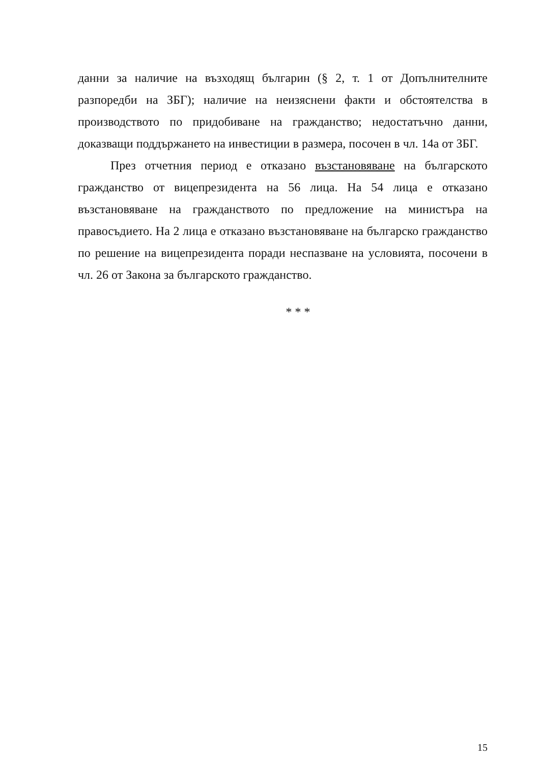данни за наличие на възходящ българин (§ 2, т. 1 от Допълнителните разпоредби на ЗБГ); наличие на неизяснени факти и обстоятелства в производството по придобиване на гражданство; недостатъчно данни, доказващи поддържането на инвестиции в размера, посочен в чл. 14а от ЗБГ.
През отчетния период е отказано възстановяване на българското гражданство от вицепрезидента на 56 лица. На 54 лица е отказано възстановяване на гражданството по предложение на министъра на правосъдието. На 2 лица е отказано възстановяване на българско гражданство по решение на вицепрезидента поради неспазване на условията, посочени в чл. 26 от Закона за българското гражданство.
* * *
15